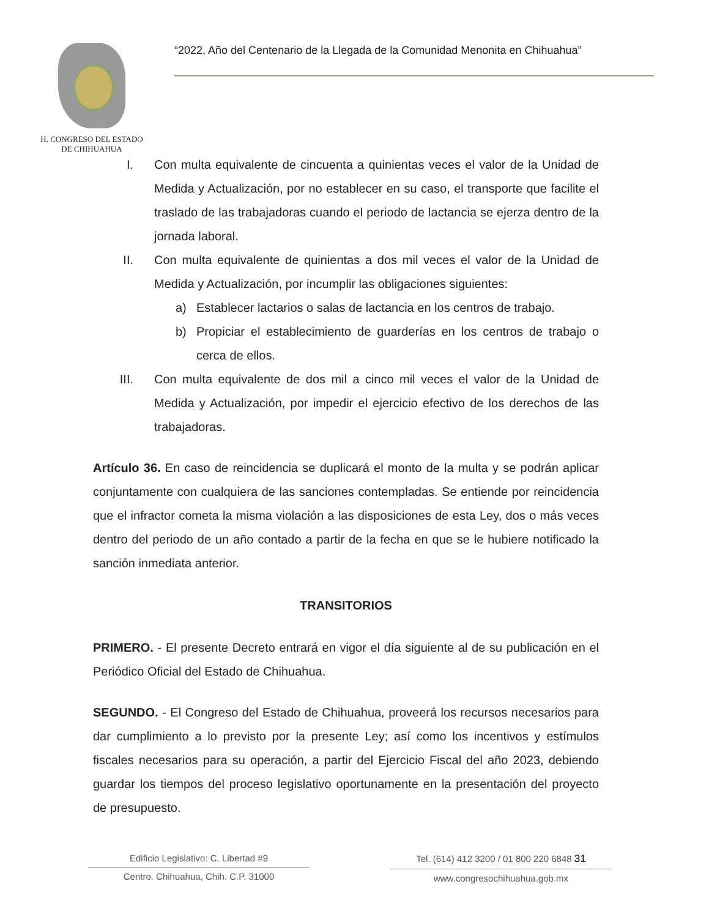H. CONGRESO DEL ESTADO
DE CHIHUAHUA
“2022, Año del Centenario de la Llegada de la Comunidad Menonita en Chihuahua”
I. Con multa equivalente de cincuenta a quinientas veces el valor de la Unidad de Medida y Actualización, por no establecer en su caso, el transporte que facilite el traslado de las trabajadoras cuando el periodo de lactancia se ejerza dentro de la jornada laboral.
II. Con multa equivalente de quinientas a dos mil veces el valor de la Unidad de Medida y Actualización, por incumplir las obligaciones siguientes:
a) Establecer lactarios o salas de lactancia en los centros de trabajo.
b) Propiciar el establecimiento de guarderías en los centros de trabajo o cerca de ellos.
III. Con multa equivalente de dos mil a cinco mil veces el valor de la Unidad de Medida y Actualización, por impedir el ejercicio efectivo de los derechos de las trabajadoras.
Artículo 36. En caso de reincidencia se duplicará el monto de la multa y se podrán aplicar conjuntamente con cualquiera de las sanciones contempladas. Se entiende por reincidencia que el infractor cometa la misma violación a las disposiciones de esta Ley, dos o más veces dentro del periodo de un año contado a partir de la fecha en que se le hubiere notificado la sanción inmediata anterior.
TRANSITORIOS
PRIMERO. - El presente Decreto entrará en vigor el día siguiente al de su publicación en el Periódico Oficial del Estado de Chihuahua.
SEGUNDO. - El Congreso del Estado de Chihuahua, proveerá los recursos necesarios para dar cumplimiento a lo previsto por la presente Ley; así como los incentivos y estímulos fiscales necesarios para su operación, a partir del Ejercicio Fiscal del año 2023, debiendo guardar los tiempos del proceso legislativo oportunamente en la presentación del proyecto de presupuesto.
Edificio Legislativo: C. Libertad #9
Centro. Chihuahua, Chih. C.P. 31000
Tel. (614) 412 3200 / 01 800 220 6848 31
www.congresochihuahua.gob.mx